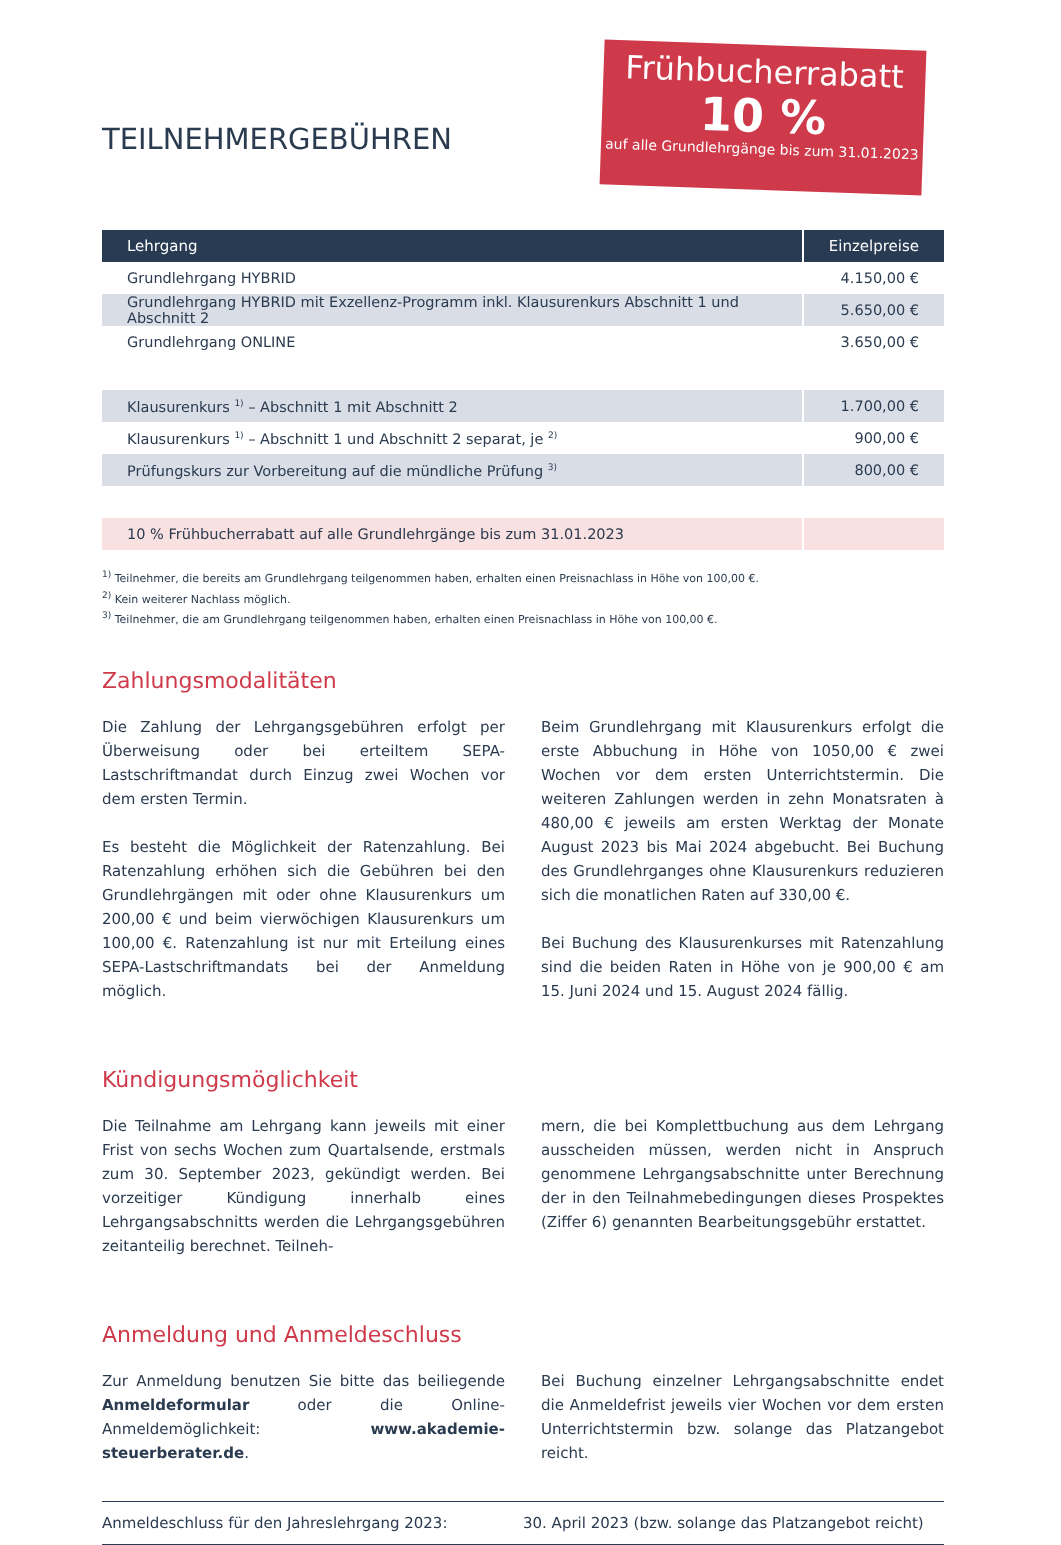Frühbucherrabatt
10 %
auf alle Grundlehrgänge bis zum 31.01.2023
TEILNEHMERGEBÜHREN
| Lehrgang | Einzelpreise |
| --- | --- |
| Grundlehrgang HYBRID | 4.150,00 € |
| Grundlehrgang HYBRID mit Exzellenz-Programm inkl. Klausurenkurs Abschnitt 1 und Abschnitt 2 | 5.650,00 € |
| Grundlehrgang ONLINE | 3.650,00 € |
| Klausurenkurs <sup>1)</sup> – Abschnitt 1 mit Abschnitt 2 | 1.700,00 € |
| Klausurenkurs <sup>1)</sup> – Abschnitt 1 und Abschnitt 2 separat, je <sup>2)</sup> | 900,00 € |
| Prüfungskurs zur Vorbereitung auf die mündliche Prüfung <sup>3)</sup> | 800,00 € |
| 10 % Frühbucherrabatt auf alle Grundlehrgänge bis zum 31.01.2023 | |
<sup>1)</sup> Teilnehmer, die bereits am Grundlehrgang teilgenommen haben, erhalten einen Preisnachlass in Höhe von 100,00 €.
<sup>2)</sup> Kein weiterer Nachlass möglich.
<sup>3)</sup> Teilnehmer, die am Grundlehrgang teilgenommen haben, erhalten einen Preisnachlass in Höhe von 100,00 €.
Zahlungsmodalitäten
Die Zahlung der Lehrgangsgebühren erfolgt per Überweisung oder bei erteiltem SEPA-Lastschriftmandat durch Einzug zwei Wochen vor dem ersten Termin.
Es besteht die Möglichkeit der Ratenzahlung. Bei Ratenzahlung erhöhen sich die Gebühren bei den Grundlehrgängen mit oder ohne Klausurenkurs um 200,00 € und beim vierwöchigen Klausurenkurs um 100,00 €. Ratenzahlung ist nur mit Erteilung eines SEPA-Lastschriftmandats bei der Anmeldung möglich.
Beim Grundlehrgang mit Klausurenkurs erfolgt die erste Abbuchung in Höhe von 1050,00 € zwei Wochen vor dem ersten Unterrichtstermin. Die weiteren Zahlungen werden in zehn Monatsraten à 480,00 € jeweils am ersten Werktag der Monate August 2023 bis Mai 2024 abgebucht. Bei Buchung des Grundlehrganges ohne Klausurenkurs reduzieren sich die monatlichen Raten auf 330,00 €.
Bei Buchung des Klausurenkurses mit Ratenzahlung sind die beiden Raten in Höhe von je 900,00 € am 15. Juni 2024 und 15. August 2024 fällig.
Kündigungsmöglichkeit
Die Teilnahme am Lehrgang kann jeweils mit einer Frist von sechs Wochen zum Quartalsende, erstmals zum 30. September 2023, gekündigt werden. Bei vorzeitiger Kündigung innerhalb eines Lehrgangsabschnitts werden die Lehrgangsgebühren zeitanteilig berechnet. Teilneh-
mern, die bei Komplettbuchung aus dem Lehrgang ausscheiden müssen, werden nicht in Anspruch genommene Lehrgangsabschnitte unter Berechnung der in den Teilnahmebedingungen dieses Prospektes (Ziffer 6) genannten Bearbeitungsgebühr erstattet.
Anmeldung und Anmeldeschluss
Zur Anmeldung benutzen Sie bitte das beiliegende Anmeldeformular oder die Online-Anmeldemöglichkeit: www.akademie-steuerberater.de.
Bei Buchung einzelner Lehrgangsabschnitte endet die Anmeldefrist jeweils vier Wochen vor dem ersten Unterrichtstermin bzw. solange das Platzangebot reicht.
Anmeldeschluss für den Jahreslehrgang 2023:
30. April 2023 (bzw. solange das Platzangebot reicht)